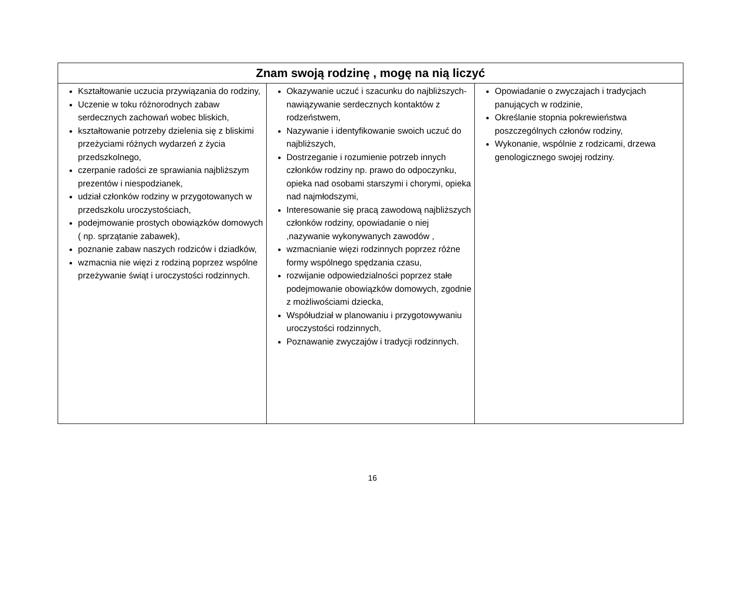| Znam swoją rodzinę , mogę na nią liczyć | | |
| --- | --- | --- |
| Kształtowanie uczucia przywiązania do rodziny, Uczenie w toku różnorodnych zabaw serdecznych zachowań wobec bliskich, kształtowanie potrzeby dzielenia się z bliskimi przeżyciami różnych wydarzeń z życia przedszkolnego, czerpanie radości ze sprawiania najbliższym prezentów i niespodzianek, udział członków rodziny w przygotowanych w przedszkolu uroczystościach, podejmowanie prostych obowiązków domowych ( np. sprzątanie zabawek), poznanie zabaw naszych rodziców i dziadków, wzmacnia nie więzi z rodziną poprzez wspólne przeżywanie świąt i uroczystości rodzinnych. | Okazywanie uczuć i szacunku do najbliższych- nawiązywanie serdecznych kontaktów z rodzeństwem, Nazywanie i identyfikowanie swoich uczuć do najbliższych, Dostrzeganie i rozumienie potrzeb innych członków rodziny np. prawo do odpoczynku, opieka nad osobami starszymi i chorymi, opieka nad najmłodszymi, Interesowanie się pracą zawodową najbliższych członków rodziny, opowiadanie o niej ,nazywanie wykonywanych zawodów , wzmacnianie więzi rodzinnych poprzez różne formy wspólnego spędzania czasu, rozwijanie odpowiedzialności poprzez stałe podejmowanie obowiązków domowych, zgodnie z możliwościami dziecka, Współudział w planowaniu i przygotowywaniu uroczystości rodzinnych, Poznawanie zwyczajów i tradycji rodzinnych. | Opowiadanie o zwyczajach i tradycjach panujących w rodzinie, Określanie stopnia pokrewieństwa poszczególnych członów rodziny, Wykonanie, wspólnie z rodzicami, drzewa genologicznego swojej rodziny. |
16